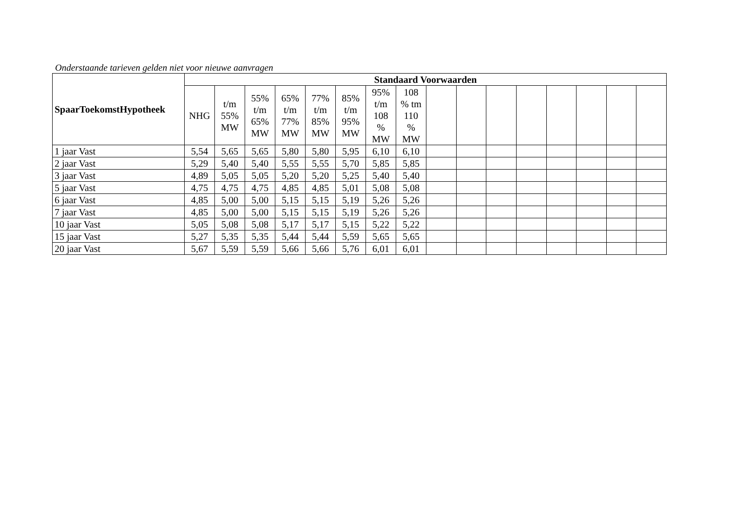Onderstaande tarieven gelden niet voor nieuwe aanvragen
| SpaarToekomstHypotheek | Standaard Voorwaarden | | | | | | | | | | | | | | | |
| --- | --- | --- | --- | --- | --- | --- | --- | --- | --- | --- | --- | --- | --- | --- | --- | --- |
| | NHG | t/m 55% MW | 55% t/m 65% MW | 65% t/m 77% MW | 77% t/m 85% MW | 85% t/m 95% MW | 95% t/m 108 % MW | 108 % tm 110 % MW | | | | | | | | |
| 1 jaar Vast | 5,54 | 5,65 | 5,65 | 5,80 | 5,80 | 5,95 | 6,10 | 6,10 | | | | | | | | |
| 2 jaar Vast | 5,29 | 5,40 | 5,40 | 5,55 | 5,55 | 5,70 | 5,85 | 5,85 | | | | | | | | |
| 3 jaar Vast | 4,89 | 5,05 | 5,05 | 5,20 | 5,20 | 5,25 | 5,40 | 5,40 | | | | | | | | |
| 5 jaar Vast | 4,75 | 4,75 | 4,75 | 4,85 | 4,85 | 5,01 | 5,08 | 5,08 | | | | | | | | |
| 6 jaar Vast | 4,85 | 5,00 | 5,00 | 5,15 | 5,15 | 5,19 | 5,26 | 5,26 | | | | | | | | |
| 7 jaar Vast | 4,85 | 5,00 | 5,00 | 5,15 | 5,15 | 5,19 | 5,26 | 5,26 | | | | | | | | |
| 10 jaar Vast | 5,05 | 5,08 | 5,08 | 5,17 | 5,17 | 5,15 | 5,22 | 5,22 | | | | | | | | |
| 15 jaar Vast | 5,27 | 5,35 | 5,35 | 5,44 | 5,44 | 5,59 | 5,65 | 5,65 | | | | | | | | |
| 20 jaar Vast | 5,67 | 5,59 | 5,59 | 5,66 | 5,66 | 5,76 | 6,01 | 6,01 | | | | | | | | |